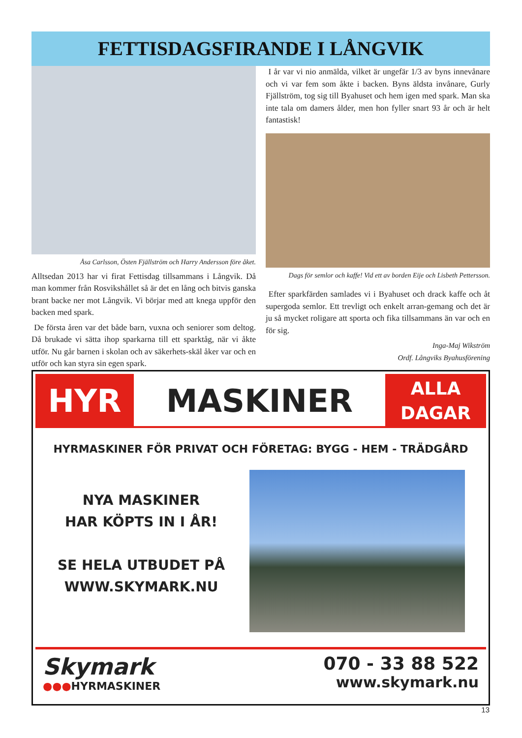FETTISDAGSFIRANDE I LÅNGVIK
Åsa Carlsson, Östen Fjällström och Harry Andersson före åket.
Alltsedan 2013 har vi firat Fettisdag tillsammans i Långvik. Då man kommer från Rosvikshållet så är det en lång och bitvis ganska brant backe ner mot Långvik. Vi börjar med att knega uppför den backen med spark.
De första åren var det både barn, vuxna och seniorer som deltog. Då brukade vi sätta ihop sparkarna till ett sparktåg, när vi åkte utför. Nu går barnen i skolan och av säkerhets-skäl åker var och en utför och kan styra sin egen spark.
I år var vi nio anmälda, vilket är ungefär 1/3 av byns innevånare och vi var fem som åkte i backen. Byns äldsta invånare, Gurly Fjällström, tog sig till Byahuset och hem igen med spark. Man ska inte tala om damers ålder, men hon fyller snart 93 år och är helt fantastisk!
Dags för semlor och kaffe! Vid ett av borden Eije och Lisbeth Pettersson.
Efter sparkfärden samlades vi i Byahuset och drack kaffe och åt supergoda semlor. Ett trevligt och enkelt arran-gemang och det är ju så mycket roligare att sporta och fika tillsammans än var och en för sig.
Inga-Maj Wikström
Ordf. Långviks Byahusförening
HYR MASKINER
ALLA
DAGAR
HYRMASKINER FÖR PRIVAT OCH FÖRETAG: BYGG - HEM - TRÄDGÅRD
NYA MASKINER
HAR KÖPTS IN I ÅR!
SE HELA UTBUDET PÅ
WWW.SKYMARK.NU
Skymark
●●●HYRMASKINER
070 - 33 88 522
www.skymark.nu
13